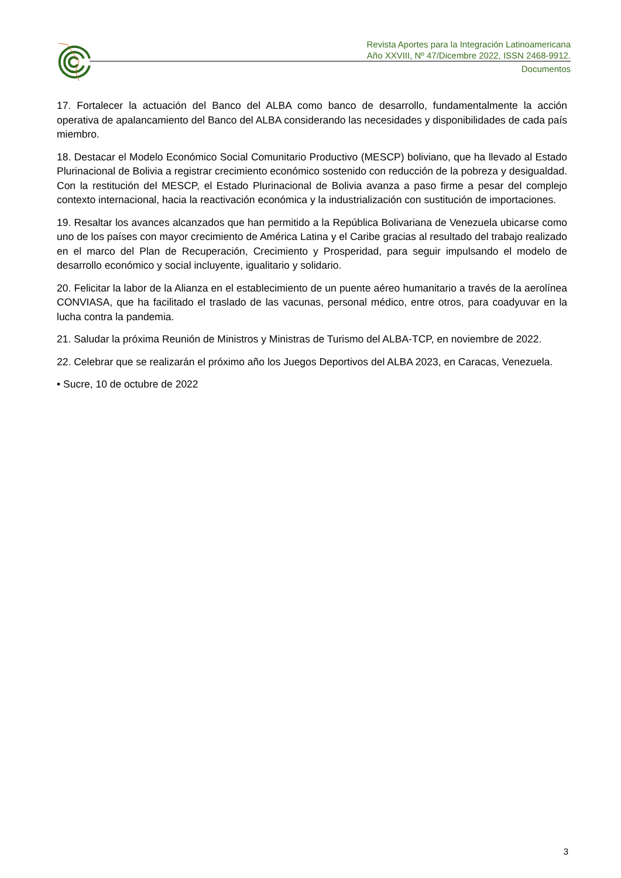Revista Aportes para la Integración Latinoamericana
Año XXVIII, Nº 47/Dicembre 2022, ISSN 2468-9912.
Documentos
17. Fortalecer la actuación del Banco del ALBA como banco de desarrollo, fundamentalmente la acción operativa de apalancamiento del Banco del ALBA considerando las necesidades y disponibilidades de cada país miembro.
18. Destacar el Modelo Económico Social Comunitario Productivo (MESCP) boliviano, que ha llevado al Estado Plurinacional de Bolivia a registrar crecimiento económico sostenido con reducción de la pobreza y desigualdad. Con la restitución del MESCP, el Estado Plurinacional de Bolivia avanza a paso firme a pesar del complejo contexto internacional, hacia la reactivación económica y la industrialización con sustitución de importaciones.
19. Resaltar los avances alcanzados que han permitido a la República Bolivariana de Venezuela ubicarse como uno de los países con mayor crecimiento de América Latina y el Caribe gracias al resultado del trabajo realizado en el marco del Plan de Recuperación, Crecimiento y Prosperidad, para seguir impulsando el modelo de desarrollo económico y social incluyente, igualitario y solidario.
20. Felicitar la labor de la Alianza en el establecimiento de un puente aéreo humanitario a través de la aerolínea CONVIASA, que ha facilitado el traslado de las vacunas, personal médico, entre otros, para coadyuvar en la lucha contra la pandemia.
21. Saludar la próxima Reunión de Ministros y Ministras de Turismo del ALBA-TCP, en noviembre de 2022.
22. Celebrar que se realizarán el próximo año los Juegos Deportivos del ALBA 2023, en Caracas, Venezuela.
• Sucre, 10 de octubre de 2022
3